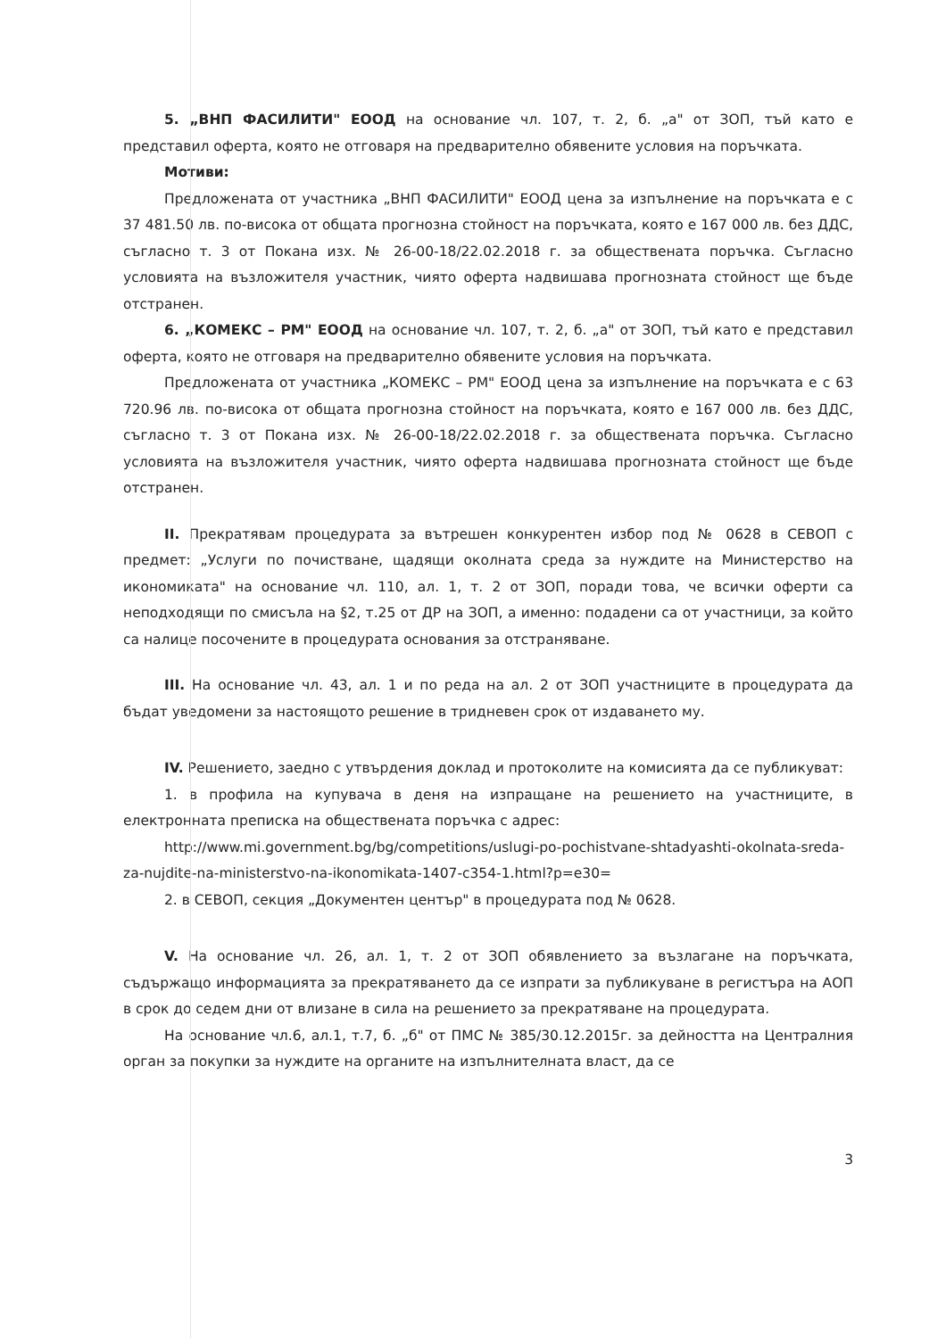5. „ВНП ФАСИЛИТИ" ЕООД на основание чл. 107, т. 2, б. „а" от ЗОП, тъй като е представил оферта, която не отговаря на предварително обявените условия на поръчката.
Мотиви:
Предложената от участника „ВНП ФАСИЛИТИ" ЕООД цена за изпълнение на поръчката е с 37 481.50 лв. по-висока от общата прогнозна стойност на поръчката, която е 167 000 лв. без ДДС, съгласно т. 3 от Покана изх. № 26-00-18/22.02.2018 г. за обществената поръчка. Съгласно условията на възложителя участник, чиято оферта надвишава прогнозната стойност ще бъде отстранен.
6. „КОМЕКС – РМ" ЕООД на основание чл. 107, т. 2, б. „а" от ЗОП, тъй като е представил оферта, която не отговаря на предварително обявените условия на поръчката.
Предложената от участника „КОМЕКС – РМ" ЕООД цена за изпълнение на поръчката е с 63 720.96 лв. по-висока от общата прогнозна стойност на поръчката, която е 167 000 лв. без ДДС, съгласно т. 3 от Покана изх. № 26-00-18/22.02.2018 г. за обществената поръчка. Съгласно условията на възложителя участник, чиято оферта надвишава прогнозната стойност ще бъде отстранен.
II. Прекратявам процедурата за вътрешен конкурентен избор под № 0628 в СЕВОП с предмет: „Услуги по почистване, щадящи околната среда за нуждите на Министерство на икономиката" на основание чл. 110, ал. 1, т. 2 от ЗОП, поради това, че всички оферти са неподходящи по смисъла на §2, т.25 от ДР на ЗОП, а именно: подадени са от участници, за който са налице посочените в процедурата основания за отстраняване.
III. На основание чл. 43, ал. 1 и по реда на ал. 2 от ЗОП участниците в процедурата да бъдат уведомени за настоящото решение в тридневен срок от издаването му.
IV. Решението, заедно с утвърдения доклад и протоколите на комисията да се публикуват:
1. в профила на купувача в деня на изпращане на решението на участниците, в електронната преписка на обществената поръчка с адрес:
http://www.mi.government.bg/bg/competitions/uslugi-po-pochistvane-shtadyashti-okolnata-sreda-za-nujdite-na-ministerstvo-na-ikonomikata-1407-c354-1.html?p=e30=
2. в СЕВОП, секция „Документен център" в процедурата под № 0628.
V. На основание чл. 26, ал. 1, т. 2 от ЗОП обявлението за възлагане на поръчката, съдържащо информацията за прекратяването да се изпрати за публикуване в регистъра на АОП в срок до седем дни от влизане в сила на решението за прекратяване на процедурата.
На основание чл.6, ал.1, т.7, б. „б" от ПМС № 385/30.12.2015г. за дейността на Централния орган за покупки за нуждите на органите на изпълнителната власт, да се
3